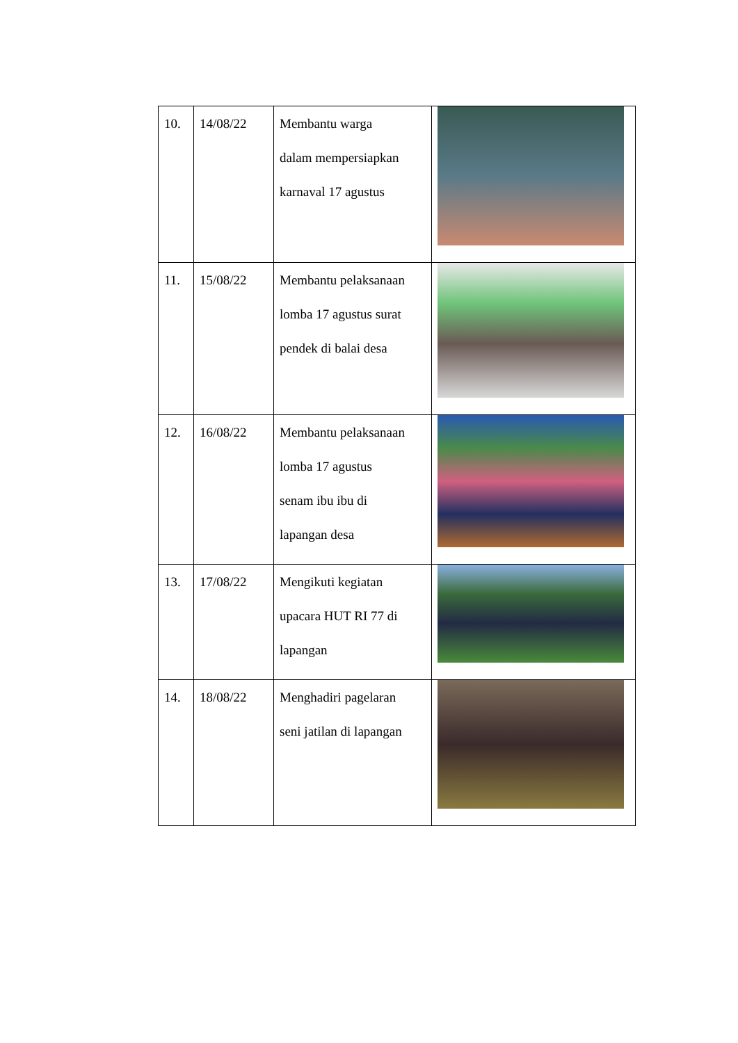| 10. | 14/08/22 | Membantu warga dalam mempersiapkan karnaval 17 agustus | |
| 11. | 15/08/22 | Membantu pelaksanaan lomba 17 agustus surat pendek di balai desa | |
| 12. | 16/08/22 | Membantu pelaksanaan lomba 17 agustus senam ibu ibu di lapangan desa | |
| 13. | 17/08/22 | Mengikuti kegiatan upacara HUT RI 77 di lapangan | |
| 14. | 18/08/22 | Menghadiri pagelaran seni jatilan di lapangan | |